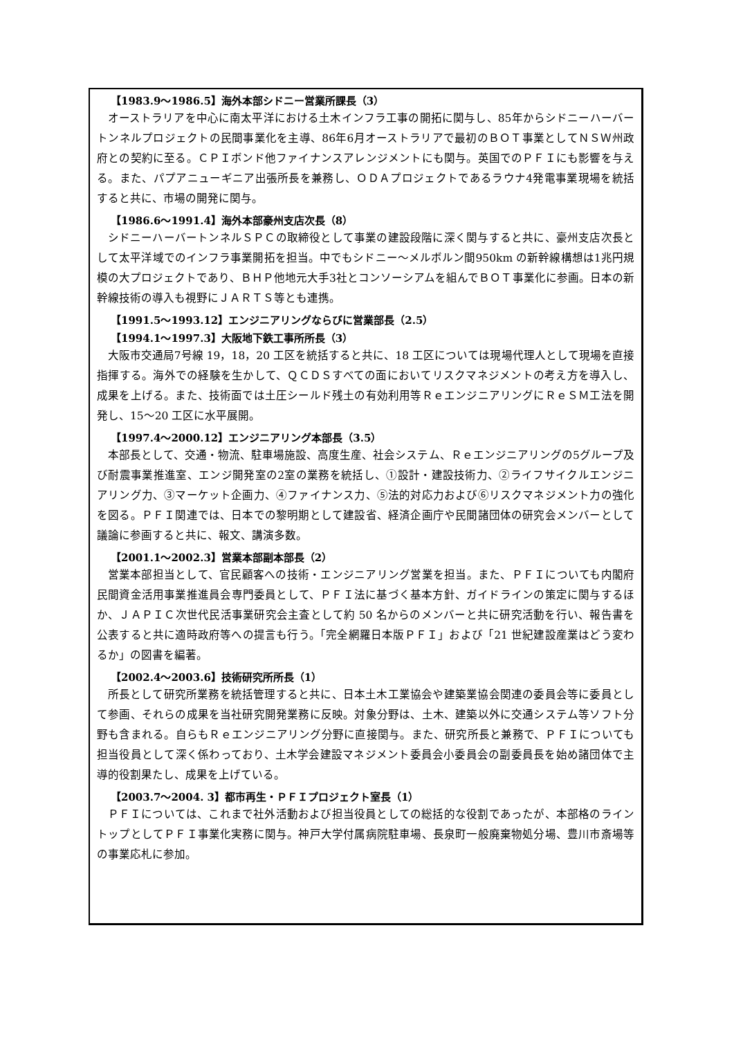【1983.9～1986.5】海外本部シドニー営業所課長（3）
オーストラリアを中心に南太平洋における土木インフラ工事の開拓に関与し、85年からシドニーハーバートンネルプロジェクトの民間事業化を主導、86年6月オーストラリアで最初のＢＯＴ事業としてＮＳＷ州政府との契約に至る。ＣＰＩボンド他ファイナンスアレンジメントにも関与。英国でのＰＦＩにも影響を与える。また、パプアニューギニア出張所長を兼務し、ＯＤＡプロジェクトであるラウナ4発電事業現場を統括すると共に、市場の開発に関与。
【1986.6～1991.4】海外本部豪州支店次長（8）
シドニーハーバートンネルＳＰＣの取締役として事業の建設段階に深く関与すると共に、豪州支店次長として太平洋域でのインフラ事業開拓を担当。中でもシドニー～メルボルン間950km の新幹線構想は1兆円規模の大プロジェクトであり、ＢＨＰ他地元大手3社とコンソーシアムを組んでＢＯＴ事業化に参画。日本の新幹線技術の導入も視野にＪＡＲＴＳ等とも連携。
【1991.5～1993.12】エンジニアリングならびに営業部長（2.5）
【1994.1～1997.3】大阪地下鉄工事所所長（3）
大阪市交通局7号線 19，18，20 工区を統括すると共に、18 工区については現場代理人として現場を直接指揮する。海外での経験を生かして、ＱＣＤＳすべての面においてリスクマネジメントの考え方を導入し、成果を上げる。また、技術面では土圧シールド残土の有効利用等ＲｅエンジニアリングにＲｅＳＭ工法を開発し、15～20 工区に水平展開。
【1997.4～2000.12】エンジニアリング本部長（3.5）
本部長として、交通・物流、駐車場施設、高度生産、社会システム、Ｒｅエンジニアリングの5グループ及び耐震事業推進室、エンジ開発室の2室の業務を統括し、①設計・建設技術力、②ライフサイクルエンジニアリング力、③マーケット企画力、④ファイナンス力、⑤法的対応力および⑥リスクマネジメント力の強化を図る。ＰＦＩ関連では、日本での黎明期として建設省、経済企画庁や民間諸団体の研究会メンバーとして議論に参画すると共に、報文、講演多数。
【2001.1～2002.3】営業本部副本部長（2）
営業本部担当として、官民顧客への技術・エンジニアリング営業を担当。また、ＰＦＩについても内閣府民間資金活用事業推進員会専門委員として、ＰＦＩ法に基づく基本方針、ガイドラインの策定に関与するほか、ＪＡＰＩＣ次世代民活事業研究会主査として約 50 名からのメンバーと共に研究活動を行い、報告書を公表すると共に適時政府等への提言も行う。「完全網羅日本版ＰＦＩ」および「21 世紀建設産業はどう変わるか」の図書を編著。
【2002.4～2003.6】技術研究所所長（1）
所長として研究所業務を統括管理すると共に、日本土木工業協会や建築業協会関連の委員会等に委員として参画、それらの成果を当社研究開発業務に反映。対象分野は、土木、建築以外に交通システム等ソフト分野も含まれる。自らもＲｅエンジニアリング分野に直接関与。また、研究所長と兼務で、ＰＦＩについても担当役員として深く係わっており、土木学会建設マネジメント委員会小委員会の副委員長を始め諸団体で主導的役割果たし、成果を上げている。
【2003.7～2004. 3】都市再生・ＰＦＩプロジェクト室長（1）
ＰＦＩについては、これまで社外活動および担当役員としての総括的な役割であったが、本部格のライントップとしてＰＦＩ事業化実務に関与。神戸大学付属病院駐車場、長泉町一般廃棄物処分場、豊川市斎場等の事業応札に参加。